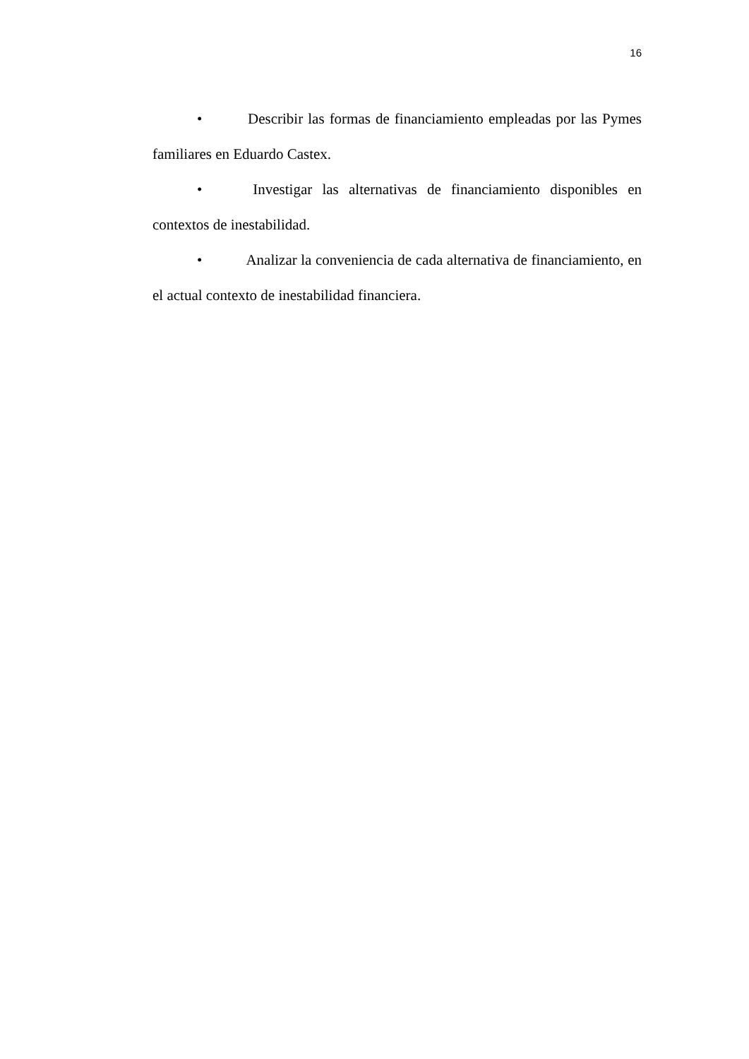16
• Describir las formas de financiamiento empleadas por las Pymes familiares en Eduardo Castex.
• Investigar las alternativas de financiamiento disponibles en contextos de inestabilidad.
• Analizar la conveniencia de cada alternativa de financiamiento, en el actual contexto de inestabilidad financiera.